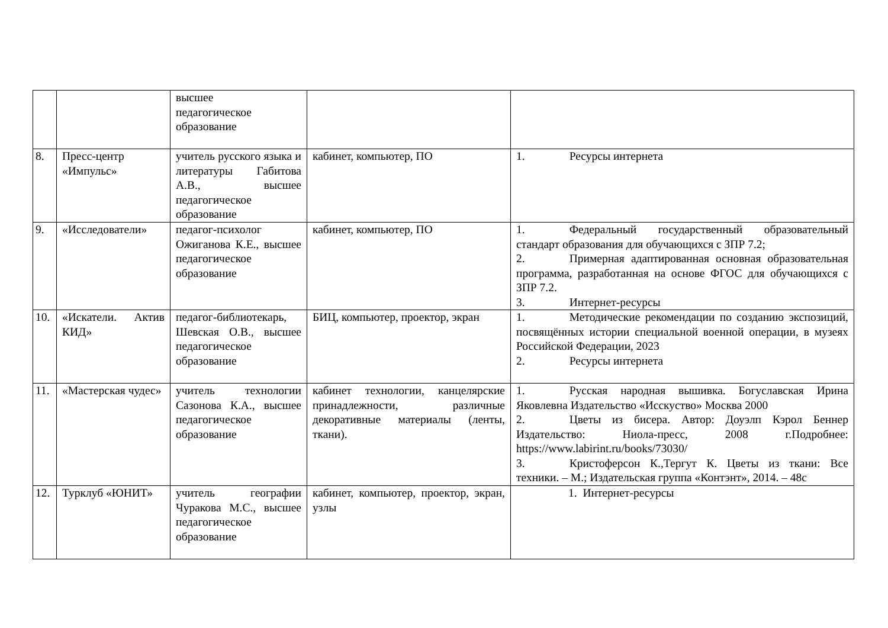| | | высшее педагогическое образование | | |
| 8. | Пресс-центр «Импульс» | учитель русского языка и литературы Габитова А.В., высшее педагогическое образование | кабинет, компьютер, ПО | 1. Ресурсы интернета |
| 9. | «Исследователи» | педагог-психолог Ожиганова К.Е., высшее педагогическое образование | кабинет, компьютер, ПО | 1. Федеральный государственный образовательный стандарт образования для обучающихся с ЗПР 7.2; 2. Примерная адаптированная основная образовательная программа, разработанная на основе ФГОС для обучающихся с ЗПР 7.2. 3. Интернет-ресурсы |
| 10. | «Искатели. Актив КИД» | педагог-библиотекарь, Шевская О.В., высшее педагогическое образование | БИЦ, компьютер, проектор, экран | 1. Методические рекомендации по созданию экспозиций, посвящённых истории специальной военной операции, в музеях Российской Федерации, 2023 2. Ресурсы интернета |
| 11. | «Мастерская чудес» | учитель технологии Сазонова К.А., высшее педагогическое образование | кабинет технологии, канцелярские принадлежности, различные декоративные материалы (ленты, ткани). | 1. Русская народная вышивка. Богуславская Ирина Яковлевна Издательство «Исскуство» Москва 2000 2. Цветы из бисера. Автор: Доуэлп Кэрол Беннер Издательство: Ниола-пресс, 2008 г.Подробнее: https://www.labirint.ru/books/73030/ 3. Кристоферсон К.,Тергут К. Цветы из ткани: Все техники. – М.; Издательская группа «Контэнт», 2014. – 48с |
| 12. | Турклуб «ЮНИТ» | учитель географии Чуракова М.С., высшее педагогическое образование | кабинет, компьютер, проектор, экран, узлы | 1. Интернет-ресурсы |